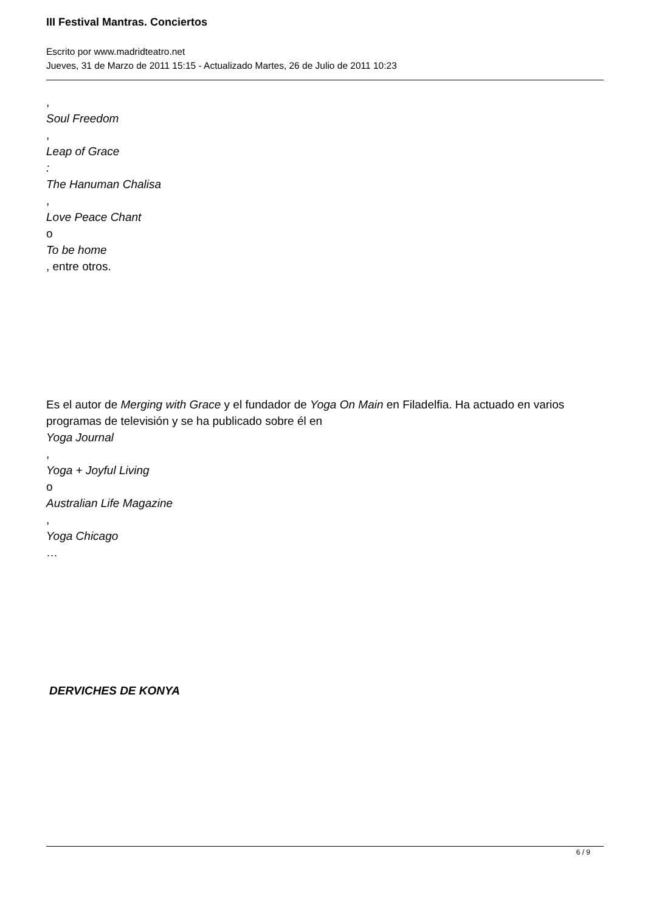III Festival Mantras. Conciertos
Escrito por www.madridteatro.net
Jueves, 31 de Marzo de 2011 15:15 - Actualizado Martes, 26 de Julio de 2011 10:23
,
Soul Freedom
,
Leap of Grace
:
The Hanuman Chalisa
,
Love Peace Chant
o
To be home
, entre otros.
Es el autor de Merging with Grace y el fundador de Yoga On Main en Filadelfia. Ha actuado en varios programas de televisión y se ha publicado sobre él en
Yoga Journal
,
Yoga + Joyful Living
o
Australian Life Magazine
,
Yoga Chicago
…
DERVICHES DE KONYA
6 / 9